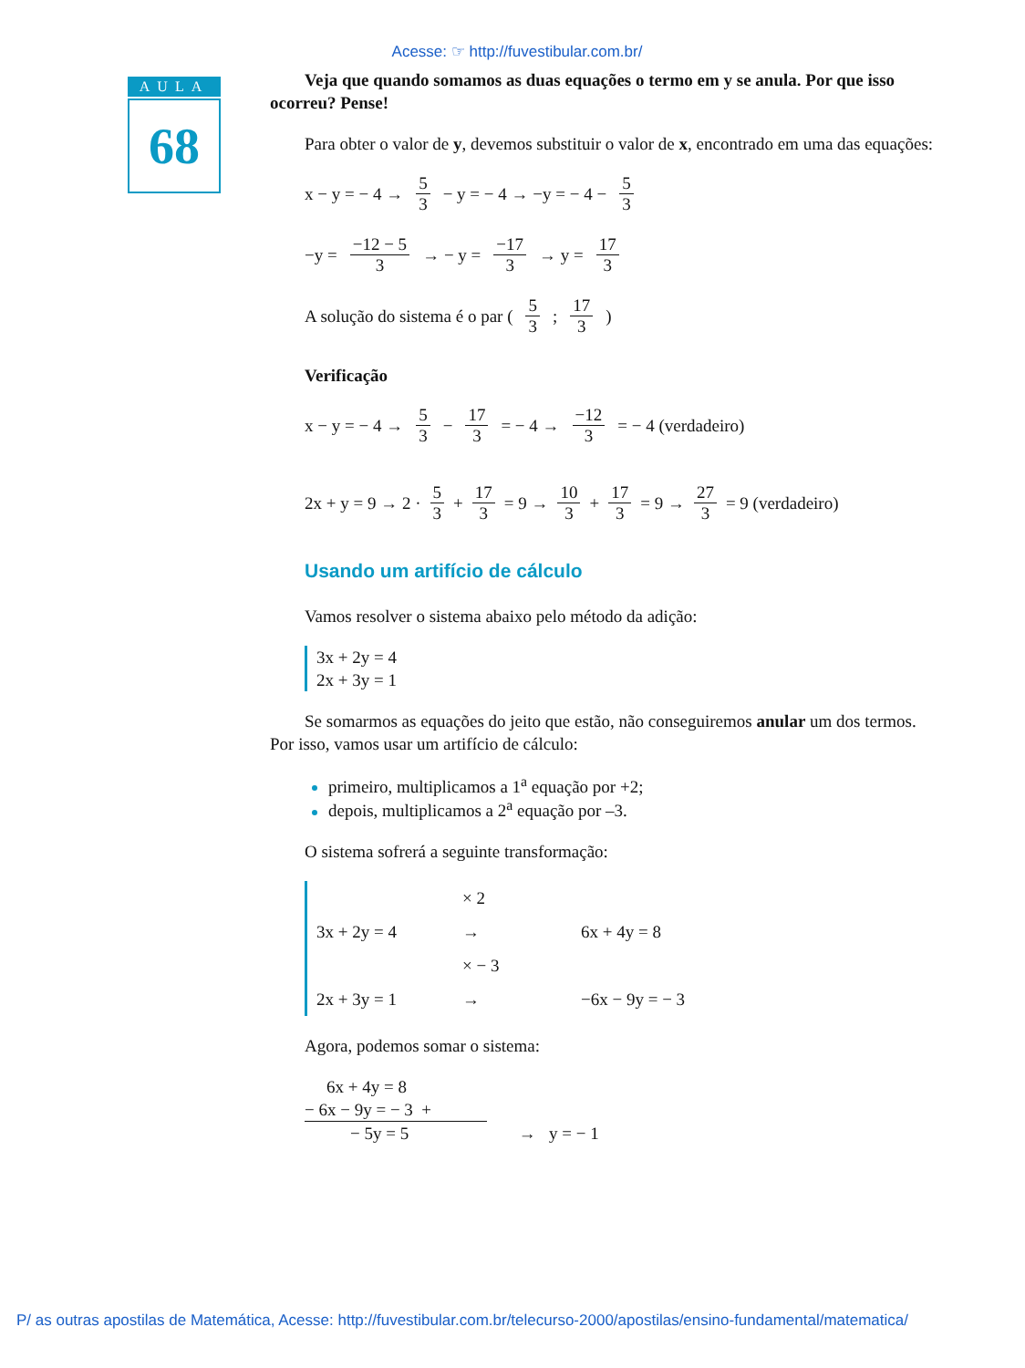Acesse: ☞ http://fuvestibular.com.br/
AULA
68
Veja que quando somamos as duas equações o termo em y se anula. Por que isso ocorreu? Pense!
Para obter o valor de y, devemos substituir o valor de x, encontrado em uma das equações:
x − y = − 4 → 5 3 − y = − 4 → −y = − 4 − 5 3
−y = −12 − 5 3 → − y = −17 3 → y = 17 3
A solução do sistema é o par (5 3 ; 17 3)
Verificação
x − y = − 4 → 5 3 − 17 3 = − 4 → −12 3 = − 4 (verdadeiro)
2x + y = 9 → 2 · 5 3 + 17 3 = 9 → 10 3 + 17 3 = 9 → 27 3 = 9 (verdadeiro)
Usando um artifício de cálculo
Vamos resolver o sistema abaixo pelo método da adição:
3x + 2y = 4
2x + 3y = 1
Se somarmos as equações do jeito que estão, não conseguiremos anular um dos termos. Por isso, vamos usar um artifício de cálculo:
primeiro, multiplicamos a 1<sup>a</sup> equação por +2;
depois, multiplicamos a 2<sup>a</sup> equação por –3.
O sistema sofrerá a seguinte transformação:
× 2
3x + 2y = 4 → 6x + 4y = 8
× − 3
2x + 3y = 1 → −6x − 9y = − 3
Agora, podemos somar o sistema:
6x + 4y = 8
− 6x − 9y = − 3 +
− 5y = 5
→ y = − 1
P/ as outras apostilas de Matemática, Acesse: http://fuvestibular.com.br/telecurso-2000/apostilas/ensino-fundamental/matematica/